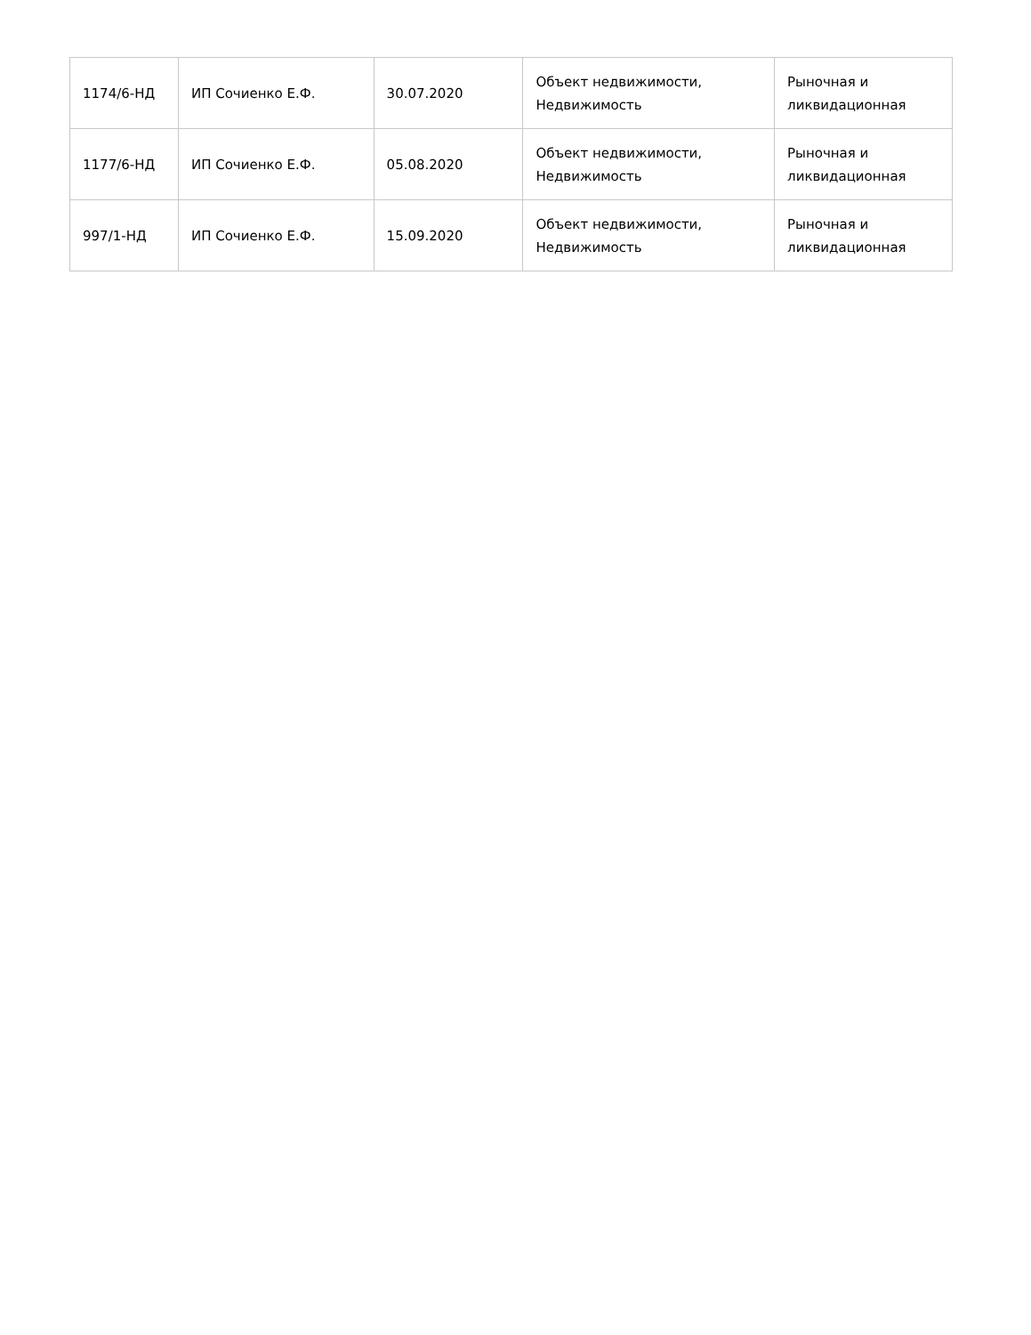| 1174/6-НД | ИП Сочиенко Е.Ф. | 30.07.2020 | Объект недвижимости, Недвижимость | Рыночная и ликвидационная |
| 1177/6-НД | ИП Сочиенко Е.Ф. | 05.08.2020 | Объект недвижимости, Недвижимость | Рыночная и ликвидационная |
| 997/1-НД | ИП Сочиенко Е.Ф. | 15.09.2020 | Объект недвижимости, Недвижимость | Рыночная и ликвидационная |